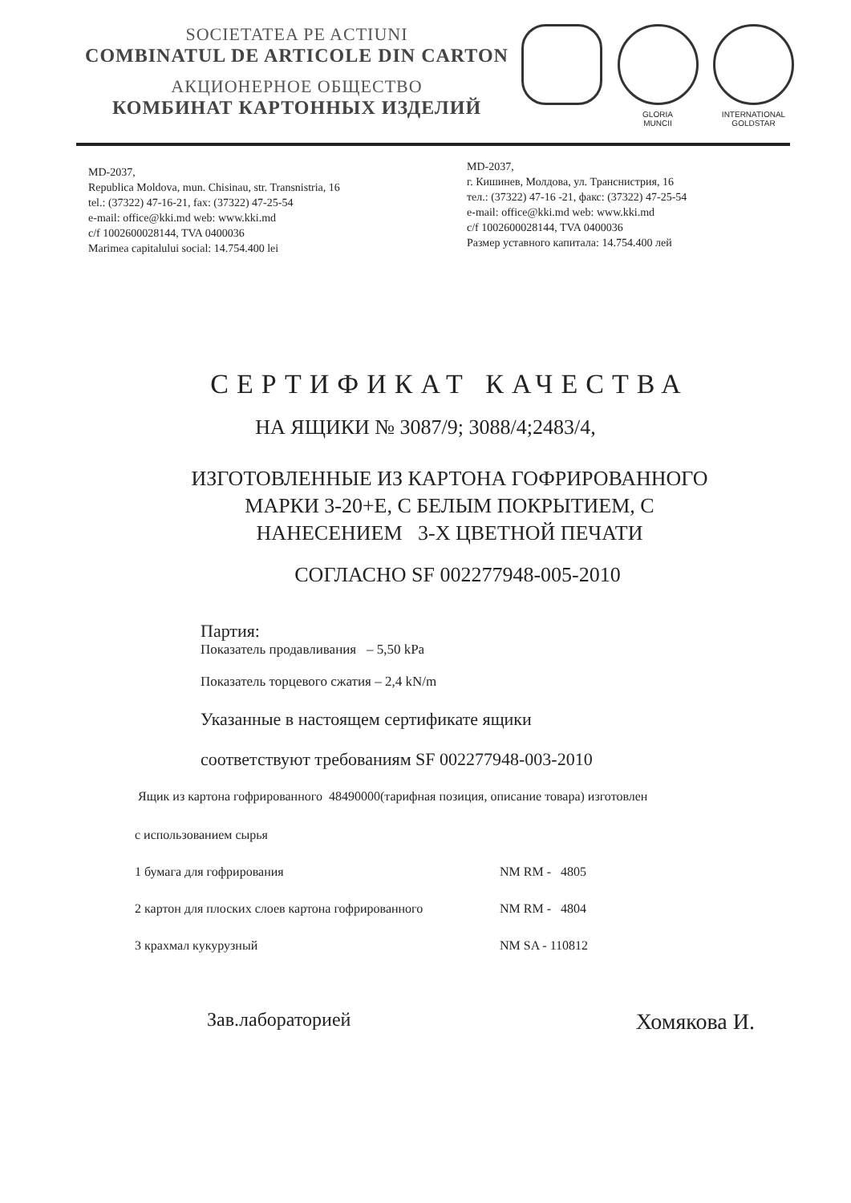SOCIETATEA PE ACTIUNI
COMBINATUL DE ARTICOLE DIN CARTON
АКЦИОНЕРНОЕ ОБЩЕСТВО
КОМБИНАТ КАРТОННЫХ ИЗДЕЛИЙ
GLORIA
MUNCII
INTERNATIONAL
GOLDSTAR
MD-2037,
Republica Moldova, mun. Chisinau, str. Transnistria, 16
tel.: (37322) 47-16-21, fax: (37322) 47-25-54
e-mail: office@kki.md web: www.kki.md
c/f 1002600028144, TVA 0400036
Marimea capitalului social: 14.754.400 lei
MD-2037,
г. Кишинев, Молдова, ул. Транснистрия, 16
тел.: (37322) 47-16 -21, факс: (37322) 47-25-54
e-mail: office@kki.md web: www.kki.md
c/f 1002600028144, TVA 0400036
Размер уставного капитала: 14.754.400 лей
СЕРТИФИКАТ КАЧЕСТВА
НА ЯЩИКИ № 3087/9; 3088/4;2483/4,
ИЗГОТОВЛЕННЫЕ ИЗ КАРТОНА ГОФРИРОВАННОГО
МАРКИ 3-20+Е, С БЕЛЫМ ПОКРЫТИЕМ, С
НАНЕСЕНИЕМ 3-Х ЦВЕТНОЙ ПЕЧАТИ
СОГЛАСНО SF 002277948-005-2010
Партия:
Показатель продавливания – 5,50 kPa
Показатель торцевого сжатия – 2,4 kN/m
Указанные в настоящем сертификате ящики
соответствуют требованиям SF 002277948-003-2010
Ящик из картона гофрированного 48490000(тарифная позиция, описание товара) изготовлен
с использованием сырья
1 бумага для гофрирования NM RM - 4805
2 картон для плоских слоев картона гофрированного NM RM - 4804
3 крахмал кукурузный NM SA - 110812
Зав.лабораторией Хомякова И.